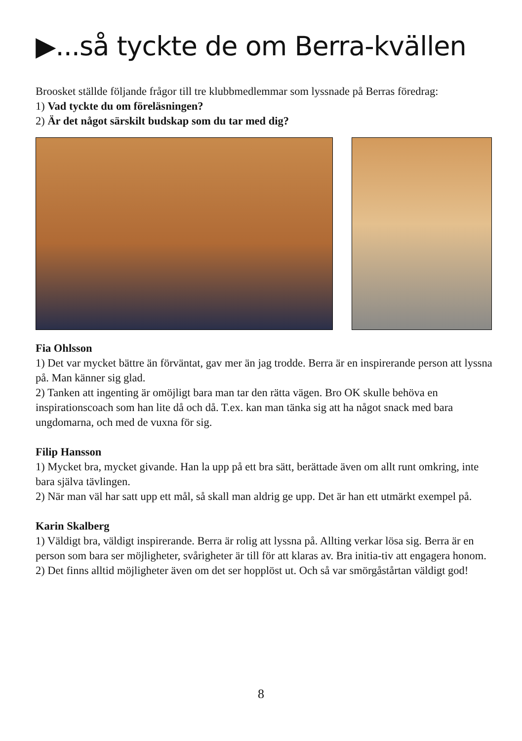▶...så tyckte de om Berra-kvällen
Broosket ställde följande frågor till tre klubbmedlemmar som lyssnade på Berras föredrag:
1) Vad tyckte du om föreläsningen?
2) Är det något särskilt budskap som du tar med dig?
Fia Ohlsson
1) Det var mycket bättre än förväntat, gav mer än jag trodde. Berra är en inspirerande person att lyssna på. Man känner sig glad.
2) Tanken att ingenting är omöjligt bara man tar den rätta vägen. Bro OK skulle behöva en inspirationscoach som han lite då och då. T.ex. kan man tänka sig att ha något snack med bara ungdomarna, och med de vuxna för sig.
Filip Hansson
1) Mycket bra, mycket givande. Han la upp på ett bra sätt, berättade även om allt runt omkring, inte bara själva tävlingen.
2) När man väl har satt upp ett mål, så skall man aldrig ge upp. Det är han ett utmärkt exempel på.
Karin Skalberg
1) Väldigt bra, väldigt inspirerande. Berra är rolig att lyssna på. Allting verkar lösa sig. Berra är en person som bara ser möjligheter, svårigheter är till för att klaras av. Bra initia-tiv att engagera honom.
2) Det finns alltid möjligheter även om det ser hopplöst ut. Och så var smörgåstårtan väldigt god!
8